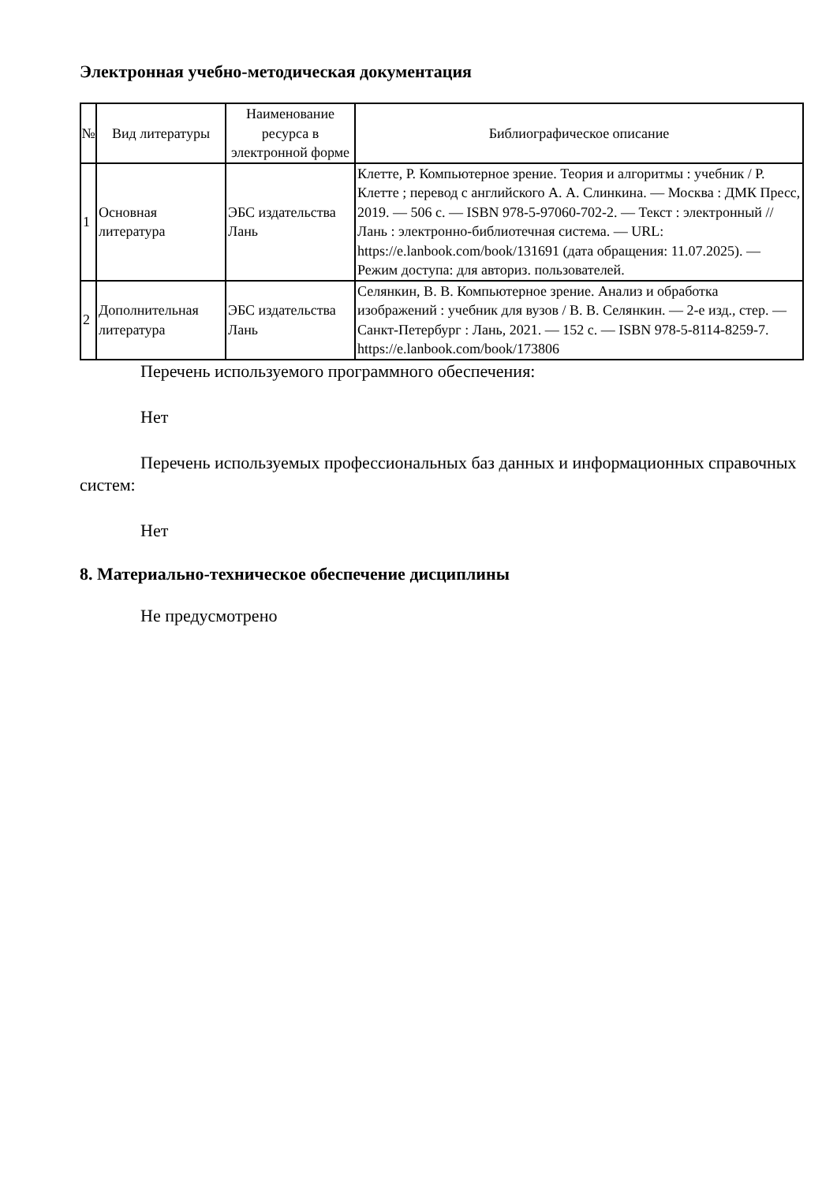Электронная учебно-методическая документация
| № | Вид литературы | Наименование ресурса в электронной форме | Библиографическое описание |
| --- | --- | --- | --- |
| 1 | Основная литература | ЭБС издательства Лань | Клетте, Р. Компьютерное зрение. Теория и алгоритмы : учебник / Р. Клетте ; перевод с английского А. А. Слинкина. — Москва : ДМК Пресс, 2019. — 506 с. — ISBN 978-5-97060-702-2. — Текст : электронный // Лань : электронно-библиотечная система. — URL: https://e.lanbook.com/book/131691 (дата обращения: 11.07.2025). — Режим доступа: для авториз. пользователей. |
| 2 | Дополнительная литература | ЭБС издательства Лань | Селянкин, В. В. Компьютерное зрение. Анализ и обработка изображений : учебник для вузов / В. В. Селянкин. — 2-е изд., стер. — Санкт-Петербург : Лань, 2021. — 152 с. — ISBN 978-5-8114-8259-7. https://e.lanbook.com/book/173806 |
Перечень используемого программного обеспечения:
Нет
Перечень используемых профессиональных баз данных и информационных справочных систем:
Нет
8. Материально-техническое обеспечение дисциплины
Не предусмотрено